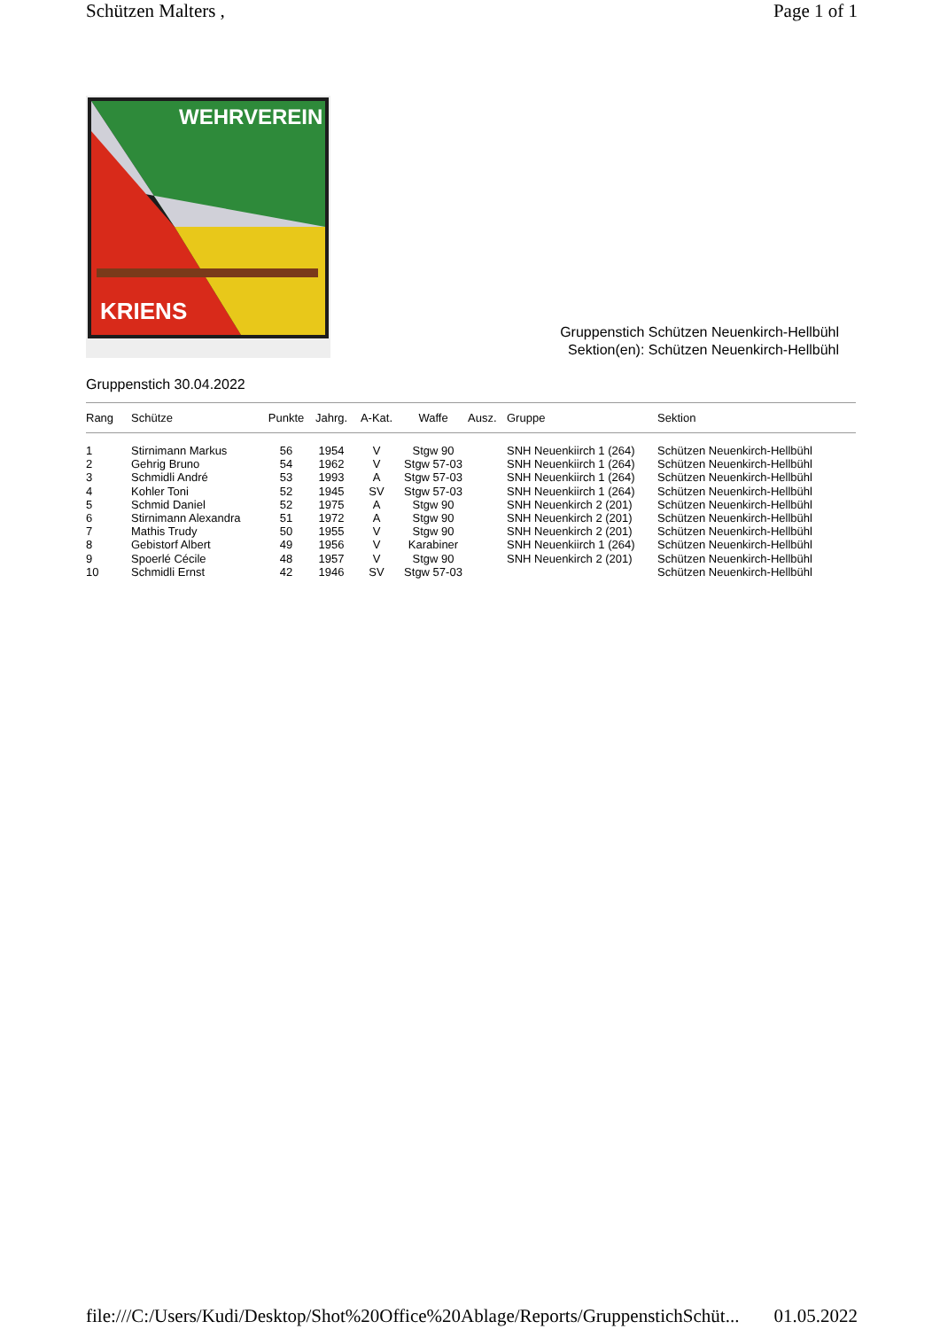Schützen Malters , Page 1 of 1
WEHRVEREIN
KRIENS
Gruppenstich Schützen Neuenkirch-Hellbühl
Sektion(en): Schützen Neuenkirch-Hellbühl
Gruppenstich 30.04.2022
| Rang | Schütze | Punkte | Jahrg. | A-Kat. | Waffe | Ausz. | Gruppe | Sektion |
| --- | --- | --- | --- | --- | --- | --- | --- | --- |
| 1 | Stirnimann Markus | 56 | 1954 | V | Stgw 90 | | SNH Neuenkiirch 1 (264) | Schützen Neuenkirch-Hellbühl |
| 2 | Gehrig Bruno | 54 | 1962 | V | Stgw 57-03 | | SNH Neuenkiirch 1 (264) | Schützen Neuenkirch-Hellbühl |
| 3 | Schmidli André | 53 | 1993 | A | Stgw 57-03 | | SNH Neuenkiirch 1 (264) | Schützen Neuenkirch-Hellbühl |
| 4 | Kohler Toni | 52 | 1945 | SV | Stgw 57-03 | | SNH Neuenkiirch 1 (264) | Schützen Neuenkirch-Hellbühl |
| 5 | Schmid Daniel | 52 | 1975 | A | Stgw 90 | | SNH Neuenkirch 2 (201) | Schützen Neuenkirch-Hellbühl |
| 6 | Stirnimann Alexandra | 51 | 1972 | A | Stgw 90 | | SNH Neuenkirch 2 (201) | Schützen Neuenkirch-Hellbühl |
| 7 | Mathis Trudy | 50 | 1955 | V | Stgw 90 | | SNH Neuenkirch 2 (201) | Schützen Neuenkirch-Hellbühl |
| 8 | Gebistorf Albert | 49 | 1956 | V | Karabiner | | SNH Neuenkiirch 1 (264) | Schützen Neuenkirch-Hellbühl |
| 9 | Spoerlé Cécile | 48 | 1957 | V | Stgw 90 | | SNH Neuenkirch 2 (201) | Schützen Neuenkirch-Hellbühl |
| 10 | Schmidli Ernst | 42 | 1946 | SV | Stgw 57-03 | | | Schützen Neuenkirch-Hellbühl |
file:///C:/Users/Kudi/Desktop/Shot%20Office%20Ablage/Reports/GruppenstichSchüt... 01.05.2022